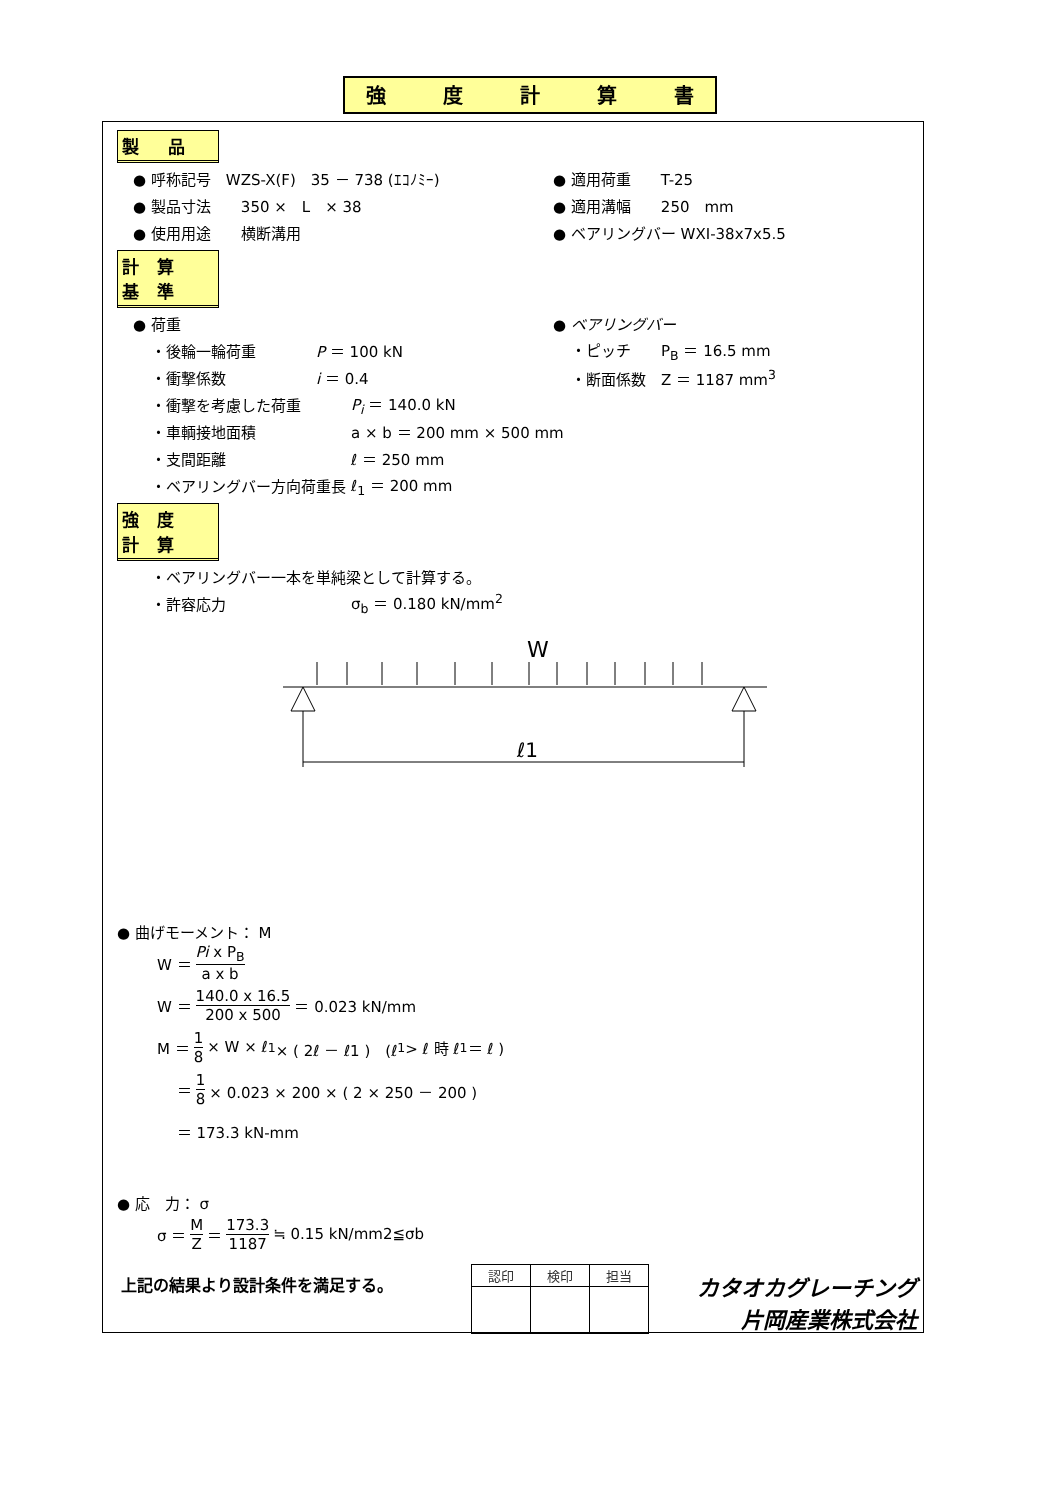強 度 計 算 書
製　品
● 呼称記号　WZS-X(F)　35 － 738 (ｴｺﾉﾐｰ) ● 適用荷重　　T-25
● 製品寸法　　350 ×　L　× 38 ● 適用溝幅　　250　mm
● 使用用途　　横断溝用 ● ベアリングバー WXI-38x7x5.5
計 算 基 準
● 荷重 ● ベアリングバー
・後輪一輪荷重　　　　P ＝ 100 kN ・ピッチ　　P<sub>B</sub> ＝ 16.5 mm
・衝撃係数　　　　　　i ＝ 0.4 ・断面係数　Z ＝ 1187 mm<sup>3</sup>
・衝撃を考慮した荷重 P<sub>i</sub> ＝ 140.0 kN
・車輌接地面積 a × b ＝ 200 mm × 500 mm
・支間距離 ℓ ＝ 250 mm
・ベアリングバー方向荷重長 ℓ<sub>1</sub> ＝ 200 mm
強 度 計 算
・ベアリングバー一本を単純梁として計算する。
・許容応力 σ<sub>b</sub> ＝ 0.180 kN/mm<sup>2</sup>
W
ℓ1
● 曲げモーメント： M
W ＝ Pi x P<sub>B</sub> a x b
W ＝ 140.0 x 16.5 200 x 500 ＝ 0.023 kN/mm
M ＝ 1 8 × W × ℓ<sub>1</sub> × ( 2ℓ － ℓ1 )　(ℓ<sub>1</sub>> ℓ 時 ℓ<sub>1</sub>＝ ℓ )
　 ＝ 1 8 × 0.023 × 200 × ( 2 × 250 － 200 )
　 ＝ 173.3 kN-mm
● 応　力： σ
σ ＝ M Z ＝ 173.3 1187 ≒ 0.15 kN/mm2≦σb
上記の結果より設計条件を満足する。
| 認印 | 検印 | 担当 |
カタオカグレーチング
片岡産業株式会社